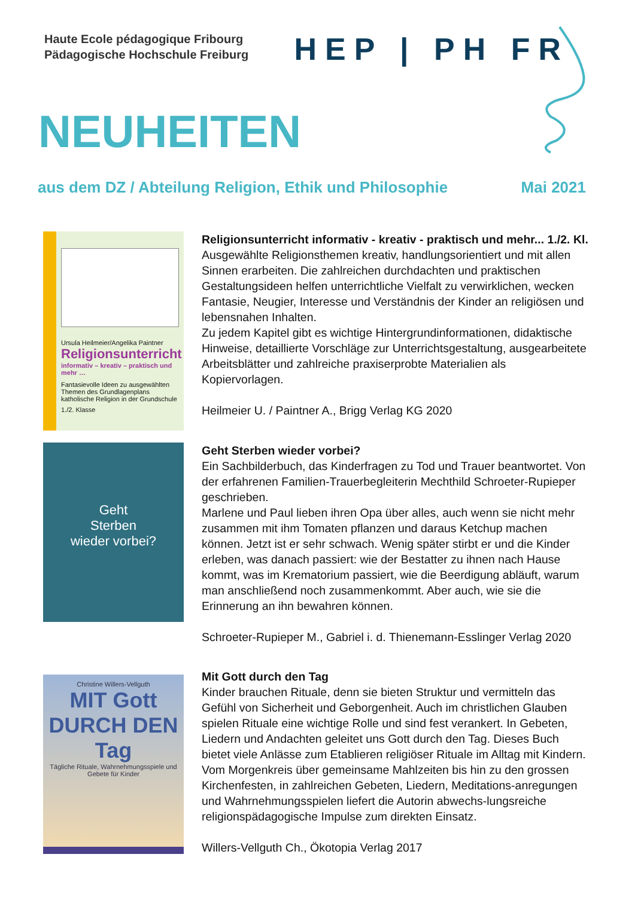Haute Ecole pédagogique Fribourg
Pädagogische Hochschule Freiburg
HEP | PH FR
NEUHEITEN
aus dem DZ / Abteilung Religion, Ethik und Philosophie Mai 2021
Ursula Heilmeier/Angelika Paintner
Religionsunterricht
informativ – kreativ – praktisch und mehr …
Fantasievolle Ideen zu ausgewählten Themen des Grundlagenplans katholische Religion in der Grundschule
1./2. Klasse
Religionsunterricht informativ - kreativ - praktisch und mehr... 1./2. Kl.
Ausgewählte Religionsthemen kreativ, handlungsorientiert und mit allen Sinnen erarbeiten. Die zahlreichen durchdachten und praktischen Gestaltungsideen helfen unterrichtliche Vielfalt zu verwirklichen, wecken Fantasie, Neugier, Interesse und Verständnis der Kinder an religiösen und lebensnahen Inhalten.
Zu jedem Kapitel gibt es wichtige Hintergrundinformationen, didaktische Hinweise, detaillierte Vorschläge zur Unterrichtsgestaltung, ausgearbeitete Arbeitsblätter und zahlreiche praxiserprobte Materialien als Kopiervorlagen.
Heilmeier U. / Paintner A., Brigg Verlag KG 2020
Geht
Sterben
wieder vorbei?
Geht Sterben wieder vorbei?
Ein Sachbilderbuch, das Kinderfragen zu Tod und Trauer beantwortet. Von der erfahrenen Familien-Trauerbegleiterin Mechthild Schroeter-Rupieper geschrieben.
Marlene und Paul lieben ihren Opa über alles, auch wenn sie nicht mehr zusammen mit ihm Tomaten pflanzen und daraus Ketchup machen können. Jetzt ist er sehr schwach. Wenig später stirbt er und die Kinder erleben, was danach passiert: wie der Bestatter zu ihnen nach Hause kommt, was im Krematorium passiert, wie die Beerdigung abläuft, warum man anschließend noch zusammenkommt. Aber auch, wie sie die Erinnerung an ihn bewahren können.
Schroeter-Rupieper M., Gabriel i. d. Thienemann-Esslinger Verlag 2020
Christine Willers-Vellguth
MIT Gott
DURCH DEN Tag
Tägliche Rituale, Wahrnehmungsspiele und Gebete für Kinder
Mit Gott durch den Tag
Kinder brauchen Rituale, denn sie bieten Struktur und vermitteln das Gefühl von Sicherheit und Geborgenheit. Auch im christlichen Glauben spielen Rituale eine wichtige Rolle und sind fest verankert. In Gebeten, Liedern und Andachten geleitet uns Gott durch den Tag. Dieses Buch bietet viele Anlässe zum Etablieren religiöser Rituale im Alltag mit Kindern. Vom Morgenkreis über gemeinsame Mahlzeiten bis hin zu den grossen Kirchenfesten, in zahlreichen Gebeten, Liedern, Meditations-anregungen und Wahrnehmungsspielen liefert die Autorin abwechs-lungsreiche religionspädagogische Impulse zum direkten Einsatz.
Willers-Vellguth Ch., Ökotopia Verlag 2017